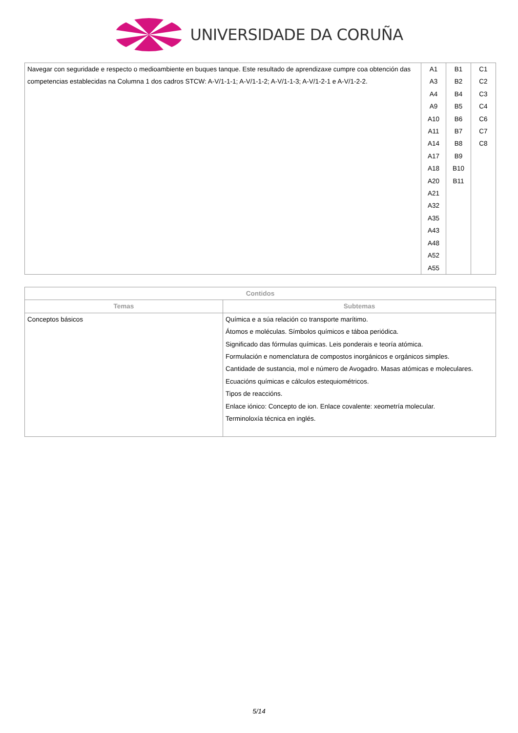UNIVERSIDADE DA CORUÑA
| Navegar con seguridade e respecto o medioambiente en buques tanque. Este resultado de aprendizaxe cumpre coa obtención das competencias establecidas na Columna 1 dos cadros STCW: A-V/1-1-1; A-V/1-1-2; A-V/1-1-3; A-V/1-2-1 e A-V/1-2-2. | A1 A3 A4 A9 A10 A11 A14 A17 A18 A20 A21 A32 A35 A43 A48 A52 A55 | B1 B2 B4 B5 B6 B7 B8 B9 B10 B11 | C1 C2 C3 C4 C6 C7 C8 |
| Contidos | |
| --- | --- |
| Temas | Subtemas |
| Conceptos básicos | Química e a súa relación co transporte marítimo. Átomos e moléculas. Símbolos químicos e táboa periódica. Significado das fórmulas químicas. Leis ponderais e teoría atómica. Formulación e nomenclatura de compostos inorgánicos e orgánicos simples. Cantidade de sustancia, mol e número de Avogadro. Masas atómicas e moleculares. Ecuacións químicas e cálculos estequiométricos. Tipos de reaccións. Enlace iónico: Concepto de ion. Enlace covalente: xeometría molecular. Terminoloxía técnica en inglés. |
5/14